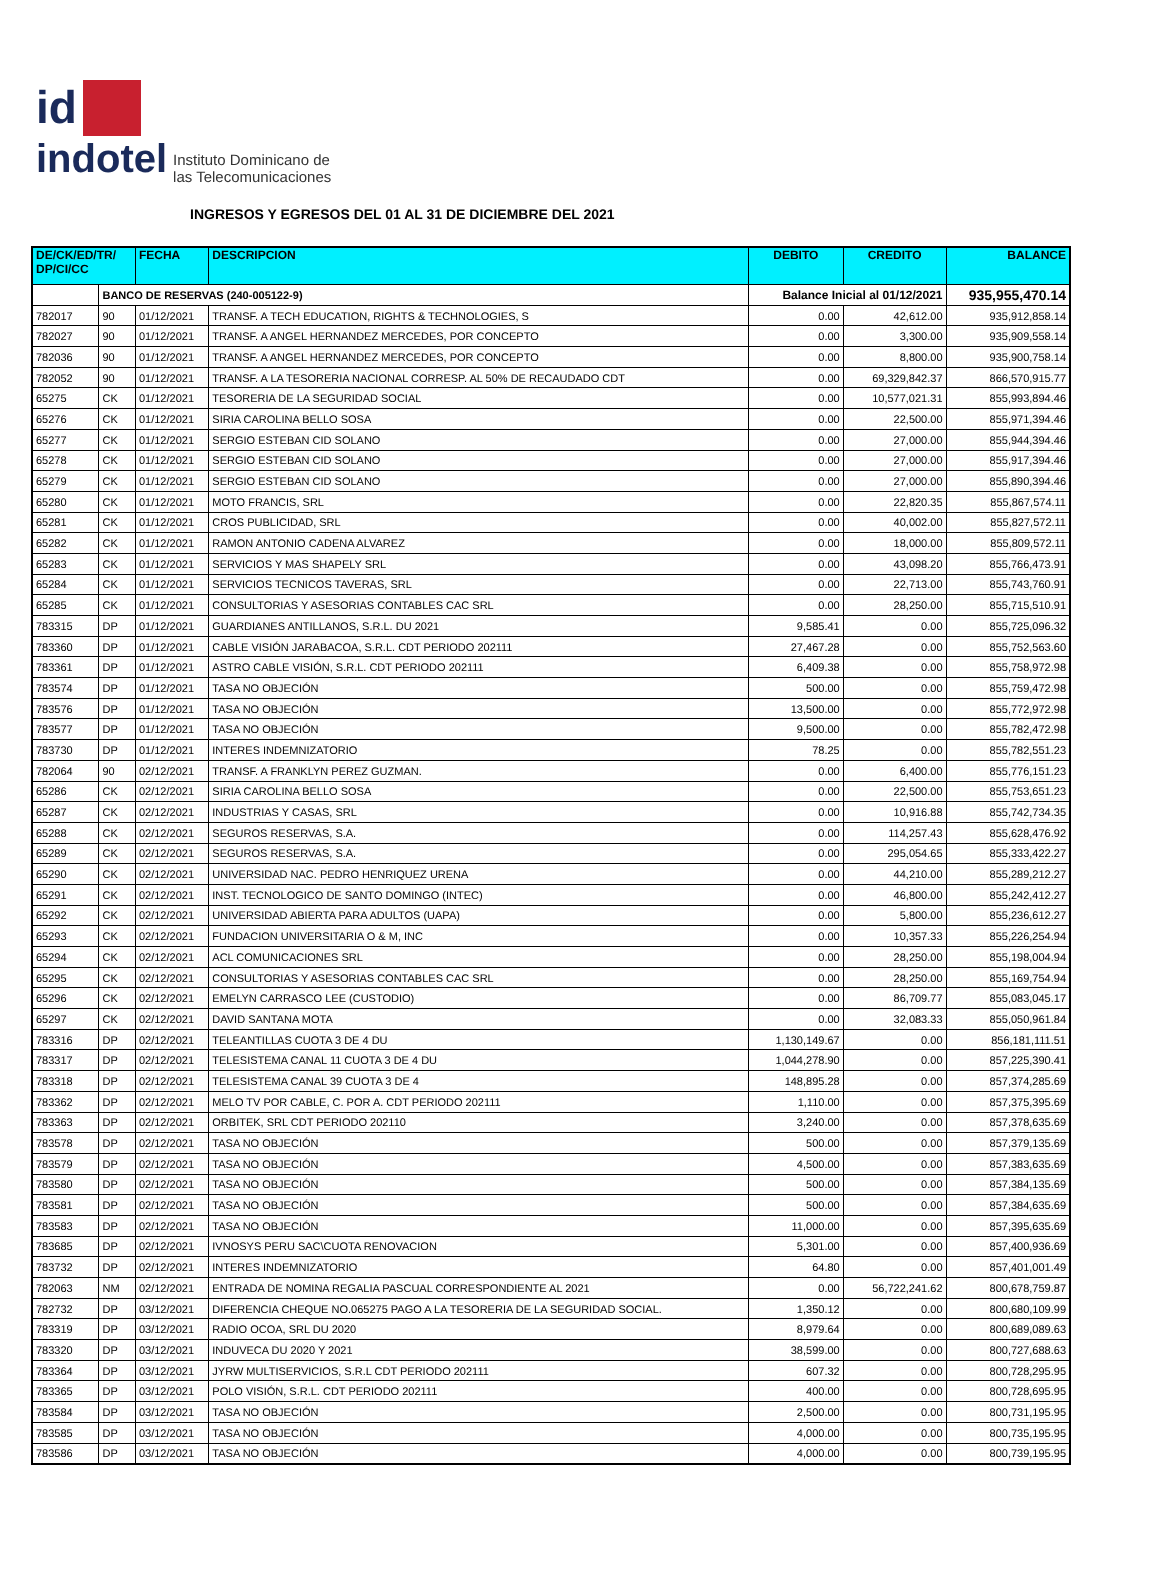id
indotel Instituto Dominicano de
las Telecomunicaciones
INGRESOS Y EGRESOS DEL 01 AL 31 DE DICIEMBRE DEL 2021
| DE/CK/ED/TR/ DP/CI/CC | | FECHA | DESCRIPCION | DEBITO | CREDITO | BALANCE |
| --- | --- | --- | --- | --- | --- | --- |
| | BANCO DE RESERVAS (240-005122-9) | | | Balance Inicial al 01/12/2021 | | 935,955,470.14 |
| 782017 | 90 | 01/12/2021 | TRANSF. A TECH EDUCATION, RIGHTS & TECHNOLOGIES, S | 0.00 | 42,612.00 | 935,912,858.14 |
| 782027 | 90 | 01/12/2021 | TRANSF. A ANGEL HERNANDEZ MERCEDES, POR CONCEPTO | 0.00 | 3,300.00 | 935,909,558.14 |
| 782036 | 90 | 01/12/2021 | TRANSF. A ANGEL HERNANDEZ MERCEDES, POR CONCEPTO | 0.00 | 8,800.00 | 935,900,758.14 |
| 782052 | 90 | 01/12/2021 | TRANSF. A LA TESORERIA NACIONAL CORRESP. AL 50% DE RECAUDADO CDT | 0.00 | 69,329,842.37 | 866,570,915.77 |
| 65275 | CK | 01/12/2021 | TESORERIA DE LA SEGURIDAD SOCIAL | 0.00 | 10,577,021.31 | 855,993,894.46 |
| 65276 | CK | 01/12/2021 | SIRIA CAROLINA BELLO SOSA | 0.00 | 22,500.00 | 855,971,394.46 |
| 65277 | CK | 01/12/2021 | SERGIO ESTEBAN CID SOLANO | 0.00 | 27,000.00 | 855,944,394.46 |
| 65278 | CK | 01/12/2021 | SERGIO ESTEBAN CID SOLANO | 0.00 | 27,000.00 | 855,917,394.46 |
| 65279 | CK | 01/12/2021 | SERGIO ESTEBAN CID SOLANO | 0.00 | 27,000.00 | 855,890,394.46 |
| 65280 | CK | 01/12/2021 | MOTO FRANCIS, SRL | 0.00 | 22,820.35 | 855,867,574.11 |
| 65281 | CK | 01/12/2021 | CROS PUBLICIDAD, SRL | 0.00 | 40,002.00 | 855,827,572.11 |
| 65282 | CK | 01/12/2021 | RAMON ANTONIO CADENA ALVAREZ | 0.00 | 18,000.00 | 855,809,572.11 |
| 65283 | CK | 01/12/2021 | SERVICIOS Y MAS SHAPELY SRL | 0.00 | 43,098.20 | 855,766,473.91 |
| 65284 | CK | 01/12/2021 | SERVICIOS TECNICOS TAVERAS, SRL | 0.00 | 22,713.00 | 855,743,760.91 |
| 65285 | CK | 01/12/2021 | CONSULTORIAS Y ASESORIAS CONTABLES CAC SRL | 0.00 | 28,250.00 | 855,715,510.91 |
| 783315 | DP | 01/12/2021 | GUARDIANES ANTILLANOS, S.R.L. DU 2021 | 9,585.41 | 0.00 | 855,725,096.32 |
| 783360 | DP | 01/12/2021 | CABLE VISIÓN JARABACOA, S.R.L. CDT PERIODO 202111 | 27,467.28 | 0.00 | 855,752,563.60 |
| 783361 | DP | 01/12/2021 | ASTRO CABLE VISIÓN, S.R.L. CDT PERIODO 202111 | 6,409.38 | 0.00 | 855,758,972.98 |
| 783574 | DP | 01/12/2021 | TASA NO OBJECIÓN | 500.00 | 0.00 | 855,759,472.98 |
| 783576 | DP | 01/12/2021 | TASA NO OBJECIÓN | 13,500.00 | 0.00 | 855,772,972.98 |
| 783577 | DP | 01/12/2021 | TASA NO OBJECIÓN | 9,500.00 | 0.00 | 855,782,472.98 |
| 783730 | DP | 01/12/2021 | INTERES INDEMNIZATORIO | 78.25 | 0.00 | 855,782,551.23 |
| 782064 | 90 | 02/12/2021 | TRANSF. A FRANKLYN PEREZ GUZMAN. | 0.00 | 6,400.00 | 855,776,151.23 |
| 65286 | CK | 02/12/2021 | SIRIA CAROLINA BELLO SOSA | 0.00 | 22,500.00 | 855,753,651.23 |
| 65287 | CK | 02/12/2021 | INDUSTRIAS Y CASAS, SRL | 0.00 | 10,916.88 | 855,742,734.35 |
| 65288 | CK | 02/12/2021 | SEGUROS RESERVAS, S.A. | 0.00 | 114,257.43 | 855,628,476.92 |
| 65289 | CK | 02/12/2021 | SEGUROS RESERVAS, S.A. | 0.00 | 295,054.65 | 855,333,422.27 |
| 65290 | CK | 02/12/2021 | UNIVERSIDAD NAC. PEDRO HENRIQUEZ URENA | 0.00 | 44,210.00 | 855,289,212.27 |
| 65291 | CK | 02/12/2021 | INST. TECNOLOGICO DE SANTO DOMINGO (INTEC) | 0.00 | 46,800.00 | 855,242,412.27 |
| 65292 | CK | 02/12/2021 | UNIVERSIDAD ABIERTA PARA ADULTOS (UAPA) | 0.00 | 5,800.00 | 855,236,612.27 |
| 65293 | CK | 02/12/2021 | FUNDACION UNIVERSITARIA O & M, INC | 0.00 | 10,357.33 | 855,226,254.94 |
| 65294 | CK | 02/12/2021 | ACL COMUNICACIONES SRL | 0.00 | 28,250.00 | 855,198,004.94 |
| 65295 | CK | 02/12/2021 | CONSULTORIAS Y ASESORIAS CONTABLES CAC SRL | 0.00 | 28,250.00 | 855,169,754.94 |
| 65296 | CK | 02/12/2021 | EMELYN CARRASCO LEE (CUSTODIO) | 0.00 | 86,709.77 | 855,083,045.17 |
| 65297 | CK | 02/12/2021 | DAVID SANTANA MOTA | 0.00 | 32,083.33 | 855,050,961.84 |
| 783316 | DP | 02/12/2021 | TELEANTILLAS CUOTA 3 DE 4 DU | 1,130,149.67 | 0.00 | 856,181,111.51 |
| 783317 | DP | 02/12/2021 | TELESISTEMA CANAL 11 CUOTA 3 DE 4 DU | 1,044,278.90 | 0.00 | 857,225,390.41 |
| 783318 | DP | 02/12/2021 | TELESISTEMA CANAL 39 CUOTA 3 DE 4 | 148,895.28 | 0.00 | 857,374,285.69 |
| 783362 | DP | 02/12/2021 | MELO TV POR CABLE, C. POR A. CDT PERIODO 202111 | 1,110.00 | 0.00 | 857,375,395.69 |
| 783363 | DP | 02/12/2021 | ORBITEK, SRL CDT PERIODO 202110 | 3,240.00 | 0.00 | 857,378,635.69 |
| 783578 | DP | 02/12/2021 | TASA NO OBJECIÓN | 500.00 | 0.00 | 857,379,135.69 |
| 783579 | DP | 02/12/2021 | TASA NO OBJECIÓN | 4,500.00 | 0.00 | 857,383,635.69 |
| 783580 | DP | 02/12/2021 | TASA NO OBJECIÓN | 500.00 | 0.00 | 857,384,135.69 |
| 783581 | DP | 02/12/2021 | TASA NO OBJECIÓN | 500.00 | 0.00 | 857,384,635.69 |
| 783583 | DP | 02/12/2021 | TASA NO OBJECIÓN | 11,000.00 | 0.00 | 857,395,635.69 |
| 783685 | DP | 02/12/2021 | IVNOSYS PERU SAC\CUOTA RENOVACION | 5,301.00 | 0.00 | 857,400,936.69 |
| 783732 | DP | 02/12/2021 | INTERES INDEMNIZATORIO | 64.80 | 0.00 | 857,401,001.49 |
| 782063 | NM | 02/12/2021 | ENTRADA DE NOMINA REGALIA PASCUAL CORRESPONDIENTE AL 2021 | 0.00 | 56,722,241.62 | 800,678,759.87 |
| 782732 | DP | 03/12/2021 | DIFERENCIA CHEQUE NO.065275 PAGO A LA TESORERIA DE LA SEGURIDAD SOCIAL. | 1,350.12 | 0.00 | 800,680,109.99 |
| 783319 | DP | 03/12/2021 | RADIO OCOA, SRL DU 2020 | 8,979.64 | 0.00 | 800,689,089.63 |
| 783320 | DP | 03/12/2021 | INDUVECA DU 2020 Y 2021 | 38,599.00 | 0.00 | 800,727,688.63 |
| 783364 | DP | 03/12/2021 | JYRW MULTISERVICIOS, S.R.L CDT PERIODO 202111 | 607.32 | 0.00 | 800,728,295.95 |
| 783365 | DP | 03/12/2021 | POLO VISIÓN, S.R.L. CDT PERIODO 202111 | 400.00 | 0.00 | 800,728,695.95 |
| 783584 | DP | 03/12/2021 | TASA NO OBJECIÓN | 2,500.00 | 0.00 | 800,731,195.95 |
| 783585 | DP | 03/12/2021 | TASA NO OBJECIÓN | 4,000.00 | 0.00 | 800,735,195.95 |
| 783586 | DP | 03/12/2021 | TASA NO OBJECIÓN | 4,000.00 | 0.00 | 800,739,195.95 |